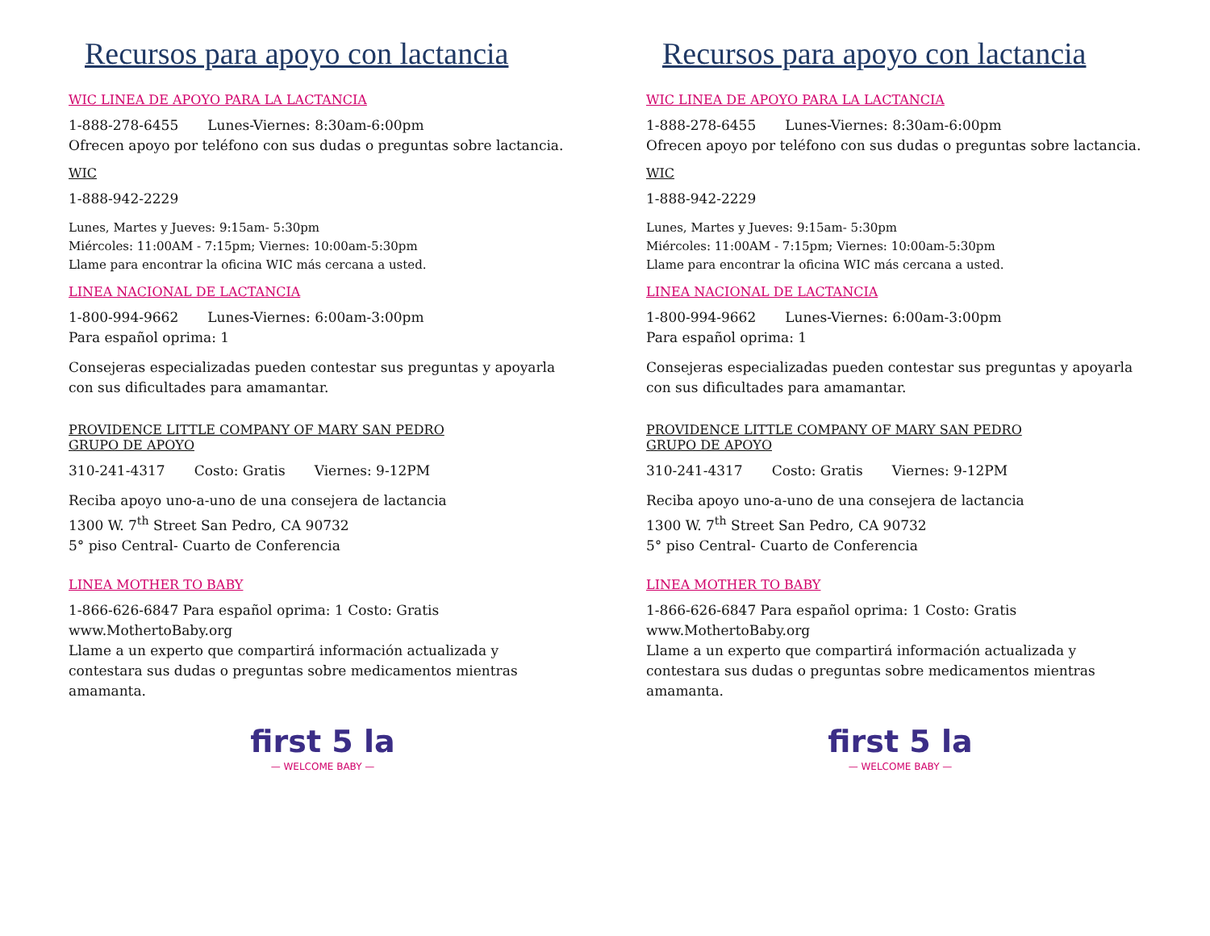Recursos para apoyo con lactancia
WIC LINEA DE APOYO PARA LA LACTANCIA
1-888-278-6455 Lunes-Viernes: 8:30am-6:00pm
Ofrecen apoyo por teléfono con sus dudas o preguntas sobre lactancia.
WIC
1-888-942-2229
Lunes, Martes y Jueves: 9:15am- 5:30pm
Miércoles: 11:00AM - 7:15pm; Viernes: 10:00am-5:30pm
Llame para encontrar la oficina WIC más cercana a usted.
LINEA NACIONAL DE LACTANCIA
1-800-994-9662 Lunes-Viernes: 6:00am-3:00pm
Para español oprima: 1
Consejeras especializadas pueden contestar sus preguntas y apoyarla con sus dificultades para amamantar.
PROVIDENCE LITTLE COMPANY OF MARY SAN PEDRO
GRUPO DE APOYO
310-241-4317 Costo: Gratis Viernes: 9-12PM
Reciba apoyo uno-a-uno de una consejera de lactancia
1300 W. 7<sup>th</sup> Street San Pedro, CA 90732
5° piso Central- Cuarto de Conferencia
LINEA MOTHER TO BABY
1-866-626-6847 Para español oprima: 1 Costo: Gratis
www.MothertoBaby.org
Llame a un experto que compartirá información actualizada y contestara sus dudas o preguntas sobre medicamentos mientras amamanta.
first 5 la
— WELCOME BABY —
Recursos para apoyo con lactancia
WIC LINEA DE APOYO PARA LA LACTANCIA
1-888-278-6455 Lunes-Viernes: 8:30am-6:00pm
Ofrecen apoyo por teléfono con sus dudas o preguntas sobre lactancia.
WIC
1-888-942-2229
Lunes, Martes y Jueves: 9:15am- 5:30pm
Miércoles: 11:00AM - 7:15pm; Viernes: 10:00am-5:30pm
Llame para encontrar la oficina WIC más cercana a usted.
LINEA NACIONAL DE LACTANCIA
1-800-994-9662 Lunes-Viernes: 6:00am-3:00pm
Para español oprima: 1
Consejeras especializadas pueden contestar sus preguntas y apoyarla con sus dificultades para amamantar.
PROVIDENCE LITTLE COMPANY OF MARY SAN PEDRO
GRUPO DE APOYO
310-241-4317 Costo: Gratis Viernes: 9-12PM
Reciba apoyo uno-a-uno de una consejera de lactancia
1300 W. 7<sup>th</sup> Street San Pedro, CA 90732
5° piso Central- Cuarto de Conferencia
LINEA MOTHER TO BABY
1-866-626-6847 Para español oprima: 1 Costo: Gratis
www.MothertoBaby.org
Llame a un experto que compartirá información actualizada y contestara sus dudas o preguntas sobre medicamentos mientras amamanta.
first 5 la
— WELCOME BABY —